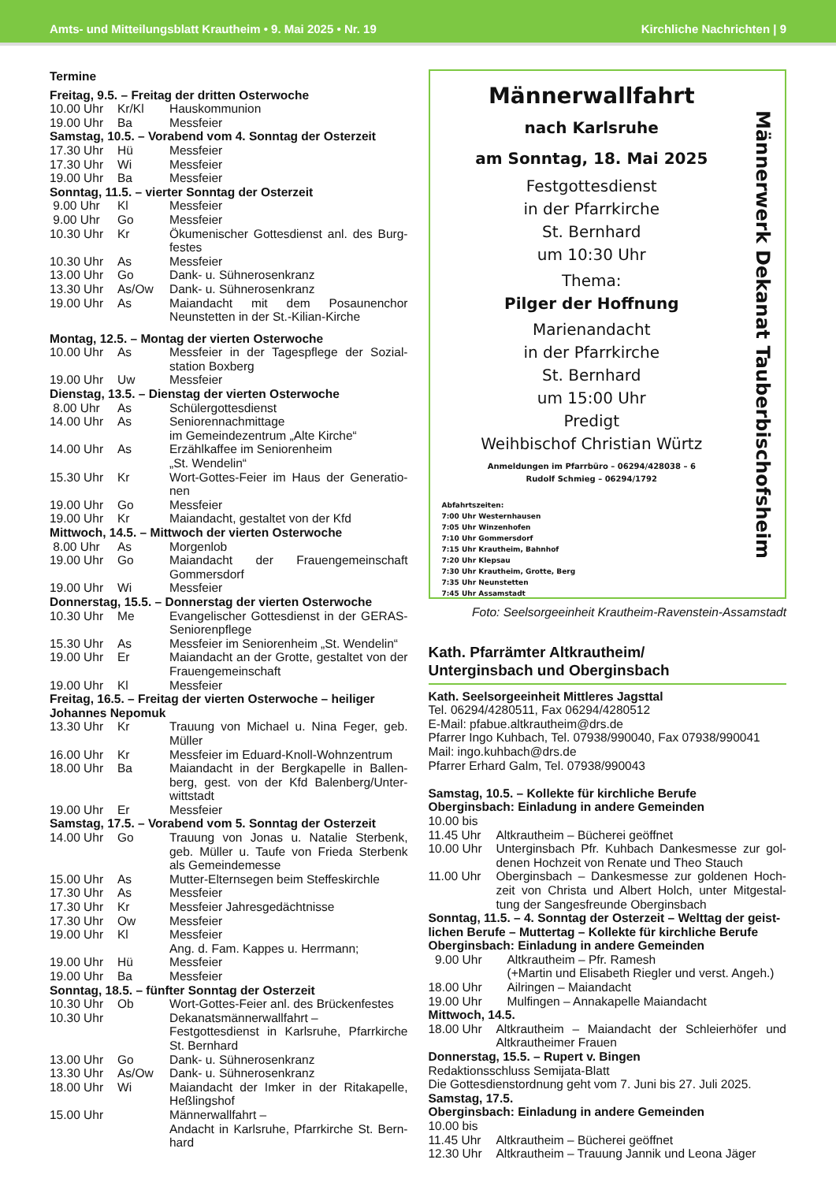Amts- und Mitteilungsblatt Krautheim • 9. Mai 2025 • Nr. 19 Kirchliche Nachrichten | 9
Termine
Freitag, 9.5. – Freitag der dritten Osterwoche
10.00 Uhr Kr/Kl Hauskommunion
19.00 Uhr Ba Messfeier
Samstag, 10.5. – Vorabend vom 4. Sonntag der Osterzeit
17.30 Uhr Hü Messfeier
17.30 Uhr Wi Messfeier
19.00 Uhr Ba Messfeier
Sonntag, 11.5. – vierter Sonntag der Osterzeit
9.00 Uhr Kl Messfeier
9.00 Uhr Go Messfeier
10.30 Uhr Kr Ökumenischer Gottesdienst anl. des Burg-festes
10.30 Uhr As Messfeier
13.00 Uhr Go Dank- u. Sühnerosenkranz
13.30 Uhr As/Ow Dank- u. Sühnerosenkranz
19.00 Uhr As Maiandacht mit dem Posaunenchor Neunstetten in der St.-Kilian-Kirche
Montag, 12.5. – Montag der vierten Osterwoche
10.00 Uhr As Messfeier in der Tagespflege der Sozial-station Boxberg
19.00 Uhr Uw Messfeier
Dienstag, 13.5. – Dienstag der vierten Osterwoche
8.00 Uhr As Schülergottesdienst
14.00 Uhr As Seniorennachmittage
im Gemeindezentrum „Alte Kirche“
14.00 Uhr As Erzählkaffee im Seniorenheim
„St. Wendelin“
15.30 Uhr Kr Wort-Gottes-Feier im Haus der Generatio-nen
19.00 Uhr Go Messfeier
19.00 Uhr Kr Maiandacht, gestaltet von der Kfd
Mittwoch, 14.5. – Mittwoch der vierten Osterwoche
8.00 Uhr As Morgenlob
19.00 Uhr Go Maiandacht der Frauengemeinschaft Gommersdorf
19.00 Uhr Wi Messfeier
Donnerstag, 15.5. – Donnerstag der vierten Osterwoche
10.30 Uhr Me Evangelischer Gottesdienst in der GERAS-Seniorenpflege
15.30 Uhr As Messfeier im Seniorenheim „St. Wendelin“
19.00 Uhr Er Maiandacht an der Grotte, gestaltet von der Frauengemeinschaft
19.00 Uhr Kl Messfeier
Freitag, 16.5. – Freitag der vierten Osterwoche – heiliger Johannes Nepomuk
13.30 Uhr Kr Trauung von Michael u. Nina Feger, geb. Müller
16.00 Uhr Kr Messfeier im Eduard-Knoll-Wohnzentrum
18.00 Uhr Ba Maiandacht in der Bergkapelle in Ballen-berg, gest. von der Kfd Balenberg/Unter-wittstadt
19.00 Uhr Er Messfeier
Samstag, 17.5. – Vorabend vom 5. Sonntag der Osterzeit
14.00 Uhr Go Trauung von Jonas u. Natalie Sterbenk, geb. Müller u. Taufe von Frieda Sterbenk als Gemeindemesse
15.00 Uhr As Mutter-Elternsegen beim Steffeskirchle
17.30 Uhr As Messfeier
17.30 Uhr Kr Messfeier Jahresgedächtnisse
17.30 Uhr Ow Messfeier
19.00 Uhr Kl Messfeier
Ang. d. Fam. Kappes u. Herrmann;
19.00 Uhr Hü Messfeier
19.00 Uhr Ba Messfeier
Sonntag, 18.5. – fünfter Sonntag der Osterzeit
10.30 Uhr Ob Wort-Gottes-Feier anl. des Brückenfestes
10.30 Uhr Dekanatsmännerwallfahrt –
Festgottesdienst in Karlsruhe, Pfarrkirche St. Bernhard
13.00 Uhr Go Dank- u. Sühnerosenkranz
13.30 Uhr As/Ow Dank- u. Sühnerosenkranz
18.00 Uhr Wi Maiandacht der Imker in der Ritakapelle, Heßlingshof
15.00 Uhr Männerwallfahrt –
Andacht in Karlsruhe, Pfarrkirche St. Bern-hard
Männerwallfahrt
nach Karlsruhe
am Sonntag, 18. Mai 2025
Festgottesdienst
in der Pfarrkirche
St. Bernhard
um 10:30 Uhr
Thema:
Pilger der Hoffnung
Marienandacht
in der Pfarrkirche
St. Bernhard
um 15:00 Uhr
Predigt
Weihbischof Christian Würtz
Anmeldungen im Pfarrbüro – 06294/428038 – 6
Rudolf Schmieg – 06294/1792
Abfahrtszeiten:
7:00 Uhr Westernhausen
7:05 Uhr Winzenhofen
7:10 Uhr Gommersdorf
7:15 Uhr Krautheim, Bahnhof
7:20 Uhr Klepsau
7:30 Uhr Krautheim, Grotte, Berg
7:35 Uhr Neunstetten
7:45 Uhr Assamstadt
Männerwerk Dekanat Tauberbischofsheim
Foto: Seelsorgeeinheit Krautheim-Ravenstein-Assamstadt
Kath. Pfarrämter Altkrautheim/
Unterginsbach und Oberginsbach
Kath. Seelsorgeeinheit Mittleres Jagsttal
Tel. 06294/4280511, Fax 06294/4280512
E-Mail: pfabue.altkrautheim@drs.de
Pfarrer Ingo Kuhbach, Tel. 07938/990040, Fax 07938/990041
Mail: ingo.kuhbach@drs.de
Pfarrer Erhard Galm, Tel. 07938/990043
Samstag, 10.5. – Kollekte für kirchliche Berufe
Oberginsbach: Einladung in andere Gemeinden
10.00 bis
11.45 Uhr Altkrautheim – Bücherei geöffnet
10.00 Uhr Unterginsbach Pfr. Kuhbach Dankesmesse zur gol-denen Hochzeit von Renate und Theo Stauch
11.00 Uhr Oberginsbach – Dankesmesse zur goldenen Hoch-zeit von Christa und Albert Holch, unter Mitgestal-tung der Sangesfreunde Oberginsbach
Sonntag, 11.5. – 4. Sonntag der Osterzeit – Welttag der geist-lichen Berufe – Muttertag – Kollekte für kirchliche Berufe
Oberginsbach: Einladung in andere Gemeinden
9.00 Uhr Altkrautheim – Pfr. Ramesh
(+Martin und Elisabeth Riegler und verst. Angeh.)
18.00 Uhr Ailringen – Maiandacht
19.00 Uhr Mulfingen – Annakapelle Maiandacht
Mittwoch, 14.5.
18.00 Uhr Altkrautheim – Maiandacht der Schleierhöfer und Altkrautheimer Frauen
Donnerstag, 15.5. – Rupert v. Bingen
Redaktionsschluss Semijata-Blatt
Die Gottesdienstordnung geht vom 7. Juni bis 27. Juli 2025.
Samstag, 17.5.
Oberginsbach: Einladung in andere Gemeinden
10.00 bis
11.45 Uhr Altkrautheim – Bücherei geöffnet
12.30 Uhr Altkrautheim – Trauung Jannik und Leona Jäger